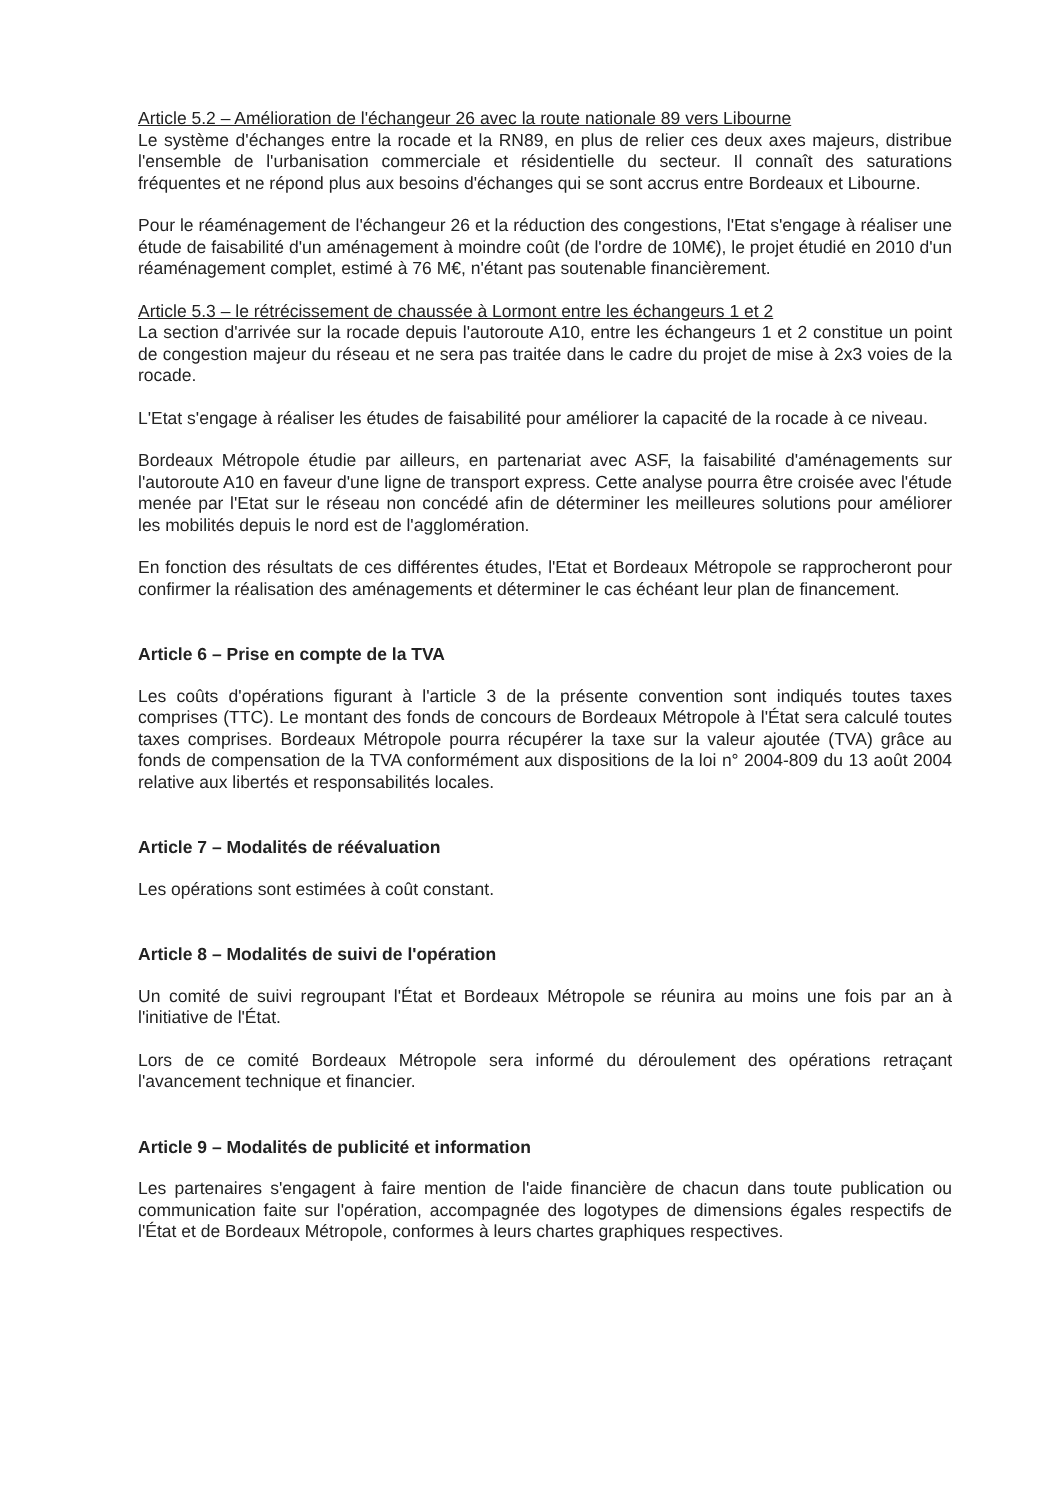Article 5.2 – Amélioration de l'échangeur 26 avec la route nationale 89 vers Libourne
Le système d'échanges entre la rocade et la RN89, en plus de relier ces deux axes majeurs, distribue l'ensemble de l'urbanisation commerciale et résidentielle du secteur. Il connaît des saturations fréquentes et ne répond plus aux besoins d'échanges qui se sont accrus entre Bordeaux et Libourne.
Pour le réaménagement de l'échangeur 26 et la réduction des congestions, l'Etat s'engage à réaliser une étude de faisabilité d'un aménagement à moindre coût (de l'ordre de 10M€), le projet étudié en 2010 d'un réaménagement complet, estimé à 76 M€, n'étant pas soutenable financièrement.
Article 5.3 – le rétrécissement de chaussée à Lormont entre les échangeurs 1 et 2
La section d'arrivée sur la rocade depuis l'autoroute A10, entre les échangeurs 1 et 2 constitue un point de congestion majeur du réseau et ne sera pas traitée dans le cadre du projet de mise à 2x3 voies de la rocade.
L'Etat s'engage à réaliser les études de faisabilité pour améliorer la capacité de la rocade à ce niveau.
Bordeaux Métropole étudie par ailleurs, en partenariat avec ASF, la faisabilité d'aménagements sur l'autoroute A10 en faveur d'une ligne de transport express. Cette analyse pourra être croisée avec l'étude menée par l'Etat sur le réseau non concédé afin de déterminer les meilleures solutions pour améliorer les mobilités depuis le nord est de l'agglomération.
En fonction des résultats de ces différentes études, l'Etat et Bordeaux Métropole se rapprocheront pour confirmer la réalisation des aménagements et déterminer le cas échéant leur plan de financement.
Article 6 – Prise en compte de la TVA
Les coûts d'opérations figurant à l'article 3 de la présente convention sont indiqués toutes taxes comprises (TTC). Le montant des fonds de concours de Bordeaux Métropole à l'État sera calculé toutes taxes comprises. Bordeaux Métropole pourra récupérer la taxe sur la valeur ajoutée (TVA) grâce au fonds de compensation de la TVA conformément aux dispositions de la loi n° 2004-809 du 13 août 2004 relative aux libertés et responsabilités locales.
Article 7 – Modalités de réévaluation
Les opérations sont estimées à coût constant.
Article 8 – Modalités de suivi de l'opération
Un comité de suivi regroupant l'État et Bordeaux Métropole se réunira au moins une fois par an à l'initiative de l'État.
Lors de ce comité Bordeaux Métropole sera informé du déroulement des opérations retraçant l'avancement technique et financier.
Article 9 – Modalités de publicité et information
Les partenaires s'engagent à faire mention de l'aide financière de chacun dans toute publication ou communication faite sur l'opération, accompagnée des logotypes de dimensions égales respectifs de l'État et de Bordeaux Métropole, conformes à leurs chartes graphiques respectives.